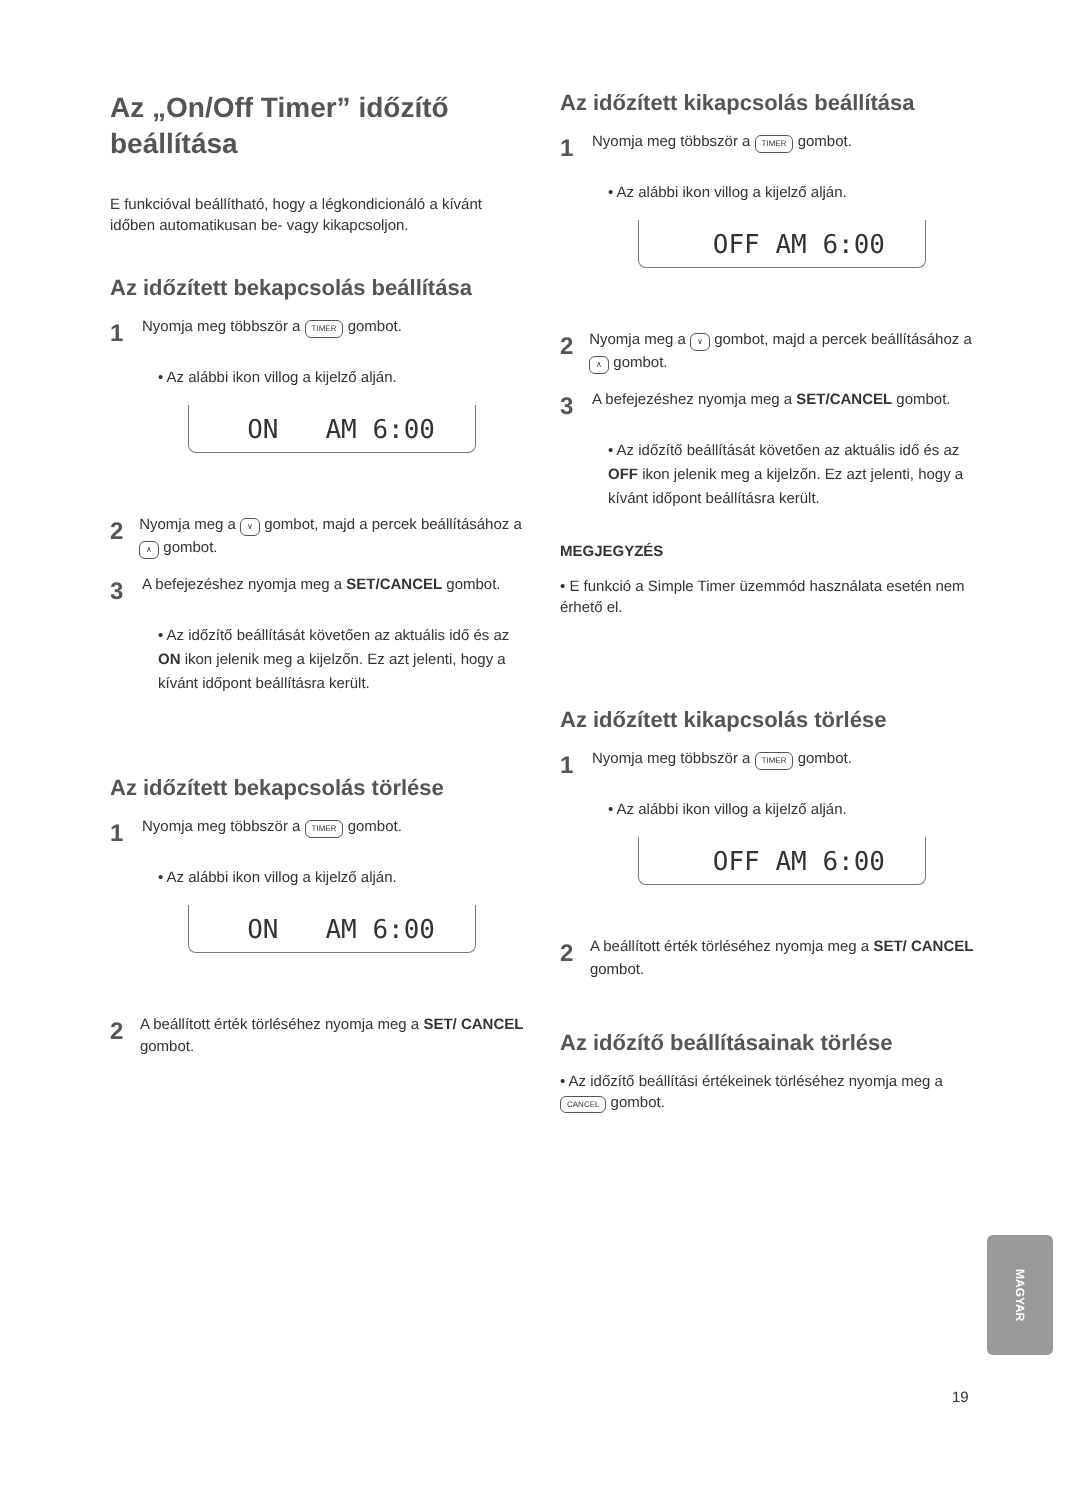Az „On/Off Timer” időzítő beállítása
E funkcióval beállítható, hogy a légkondicionáló a kívánt időben automatikusan be- vagy kikapcsoljon.
Az időzített bekapcsolás beállítása
1 Nyomja meg többször a TIMER gombot.
• Az alábbi ikon villog a kijelző alján.
ON AM 6:00
2 Nyomja meg a ∨ gombot, majd a percek beállításához a ∧ gombot.
3 A befejezéshez nyomja meg a SET/CANCEL gombot.
• Az időzítő beállítását követően az aktuális idő és az ON ikon jelenik meg a kijelzőn. Ez azt jelenti, hogy a kívánt időpont beállításra került.
Az időzített bekapcsolás törlése
1 Nyomja meg többször a TIMER gombot.
• Az alábbi ikon villog a kijelző alján.
ON AM 6:00
2 A beállított érték törléséhez nyomja meg a SET/ CANCEL gombot.
Az időzített kikapcsolás beállítása
1 Nyomja meg többször a TIMER gombot.
• Az alábbi ikon villog a kijelző alján.
OFF AM 6:00
2 Nyomja meg a ∨ gombot, majd a percek beállításához a ∧ gombot.
3 A befejezéshez nyomja meg a SET/CANCEL gombot.
• Az időzítő beállítását követően az aktuális idő és az OFF ikon jelenik meg a kijelzőn. Ez azt jelenti, hogy a kívánt időpont beállításra került.
MEGJEGYZÉS
• E funkció a Simple Timer üzemmód használata esetén nem érhető el.
Az időzített kikapcsolás törlése
1 Nyomja meg többször a TIMER gombot.
• Az alábbi ikon villog a kijelző alján.
OFF AM 6:00
2 A beállított érték törléséhez nyomja meg a SET/ CANCEL gombot.
Az időzítő beállításainak törlése
• Az időzítő beállítási értékeinek törléséhez nyomja meg a CANCEL gombot.
MAGYAR
19